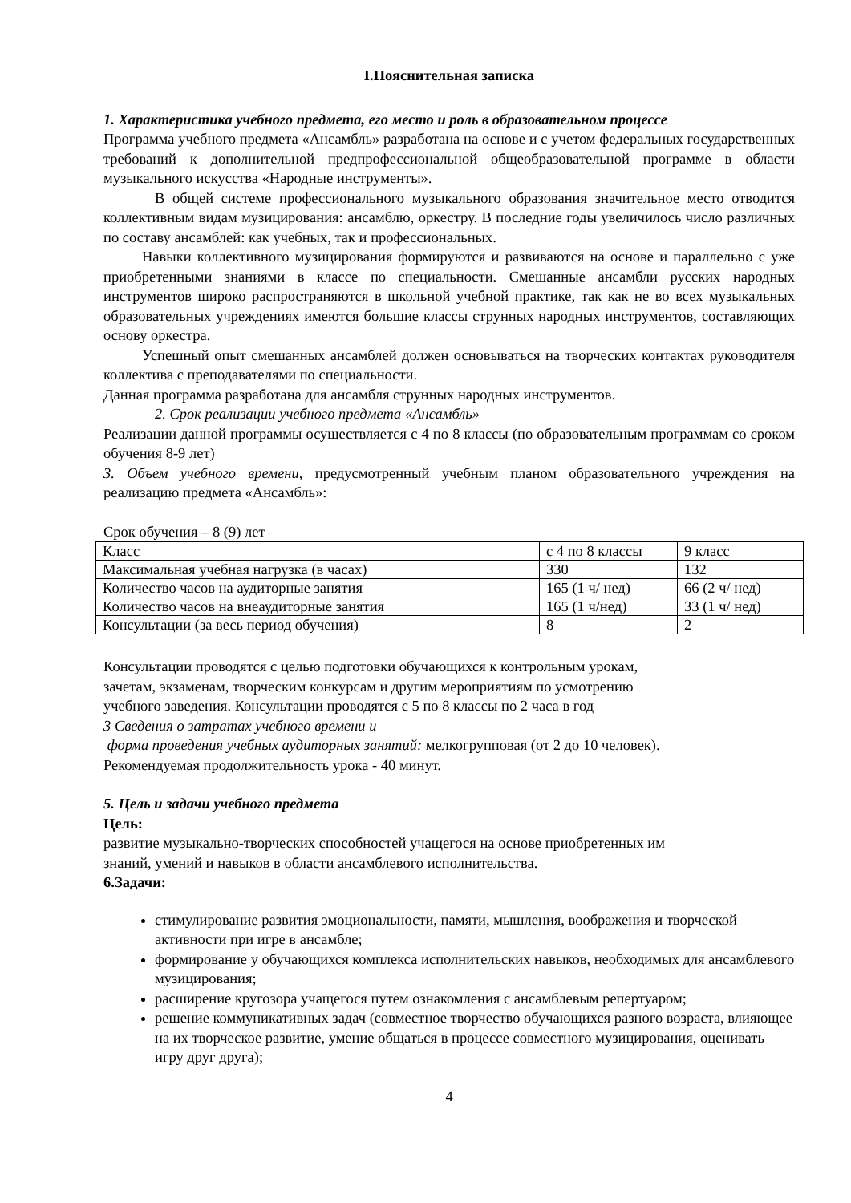I.Пояснительная записка
1. Характеристика учебного предмета, его место и роль в образовательном процессе
Программа учебного предмета «Ансамбль» разработана на основе и с учетом федеральных государственных требований к дополнительной предпрофессиональной общеобразовательной программе в области музыкального искусства «Народные инструменты».
В общей системе профессионального музыкального образования значительное место отводится коллективным видам музицирования: ансамблю, оркестру. В последние годы увеличилось число различных по составу ансамблей: как учебных, так и профессиональных.
Навыки коллективного музицирования формируются и развиваются на основе и параллельно с уже приобретенными знаниями в классе по специальности. Смешанные ансамбли русских народных инструментов широко распространяются в школьной учебной практике, так как не во всех музыкальных образовательных учреждениях имеются большие классы струнных народных инструментов, составляющих основу оркестра.
Успешный опыт смешанных ансамблей должен основываться на творческих контактах руководителя коллектива с преподавателями по специальности.
Данная программа разработана для ансамбля струнных народных инструментов.
2. Срок реализации учебного предмета «Ансамбль»
Реализации данной программы осуществляется с 4 по 8 классы (по образовательным программам со сроком обучения 8-9 лет)
3. Объем учебного времени, предусмотренный учебным планом образовательного учреждения на реализацию предмета «Ансамбль»:
Срок обучения – 8 (9) лет
| Класс | с 4 по 8 классы | 9 класс |
| Максимальная учебная нагрузка (в часах) | 330 | 132 |
| Количество часов на аудиторные занятия | 165 (1 ч/ нед) | 66 (2 ч/ нед) |
| Количество часов на внеаудиторные занятия | 165 (1 ч/нед) | 33 (1 ч/ нед) |
| Консультации (за весь период обучения) | 8 | 2 |
Консультации проводятся с целью подготовки обучающихся к контрольным урокам,
зачетам, экзаменам, творческим конкурсам и другим мероприятиям по усмотрению
учебного заведения. Консультации проводятся с 5 по 8 классы по 2 часа в год
3 Сведения о затратах учебного времени и
форма проведения учебных аудиторных занятий: мелкогрупповая (от 2 до 10 человек).
Рекомендуемая продолжительность урока - 40 минут.
5. Цель и задачи учебного предмета
Цель:
развитие музыкально-творческих способностей учащегося на основе приобретенных им
знаний, умений и навыков в области ансамблевого исполнительства.
6.Задачи:
стимулирование развития эмоциональности, памяти, мышления, воображения и творческой активности при игре в ансамбле;
формирование у обучающихся комплекса исполнительских навыков, необходимых для ансамблевого музицирования;
расширение кругозора учащегося путем ознакомления с ансамблевым репертуаром;
решение коммуникативных задач (совместное творчество обучающихся разного возраста, влияющее на их творческое развитие, умение общаться в процессе совместного музицирования, оценивать игру друг друга);
4